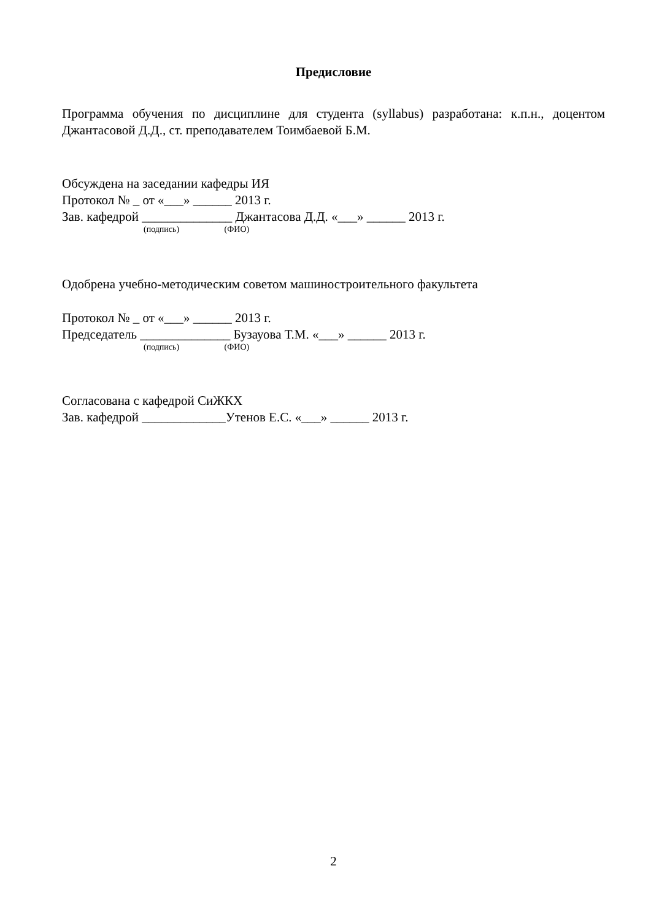Предисловие
Программа обучения по дисциплине для студента (syllabus) разработана: к.п.н., доцентом Джантасовой Д.Д., ст. преподавателем Тоимбаевой Б.М.
Обсуждена на заседании кафедры ИЯ
Протокол № _ от «___» ______ 2013 г.
Зав. кафедрой ______________ Джантасова Д.Д. «___» ______ 2013 г.
(подпись) (ФИО)
Одобрена учебно-методическим советом машиностроительного факультета
Протокол № _ от «___» ______ 2013 г.
Председатель ______________ Бузауова Т.М. «___» ______ 2013 г.
(подпись) (ФИО)
Согласована с кафедрой СиЖКХ
Зав. кафедрой _____________Утенов Е.С. «___» ______ 2013 г.
2